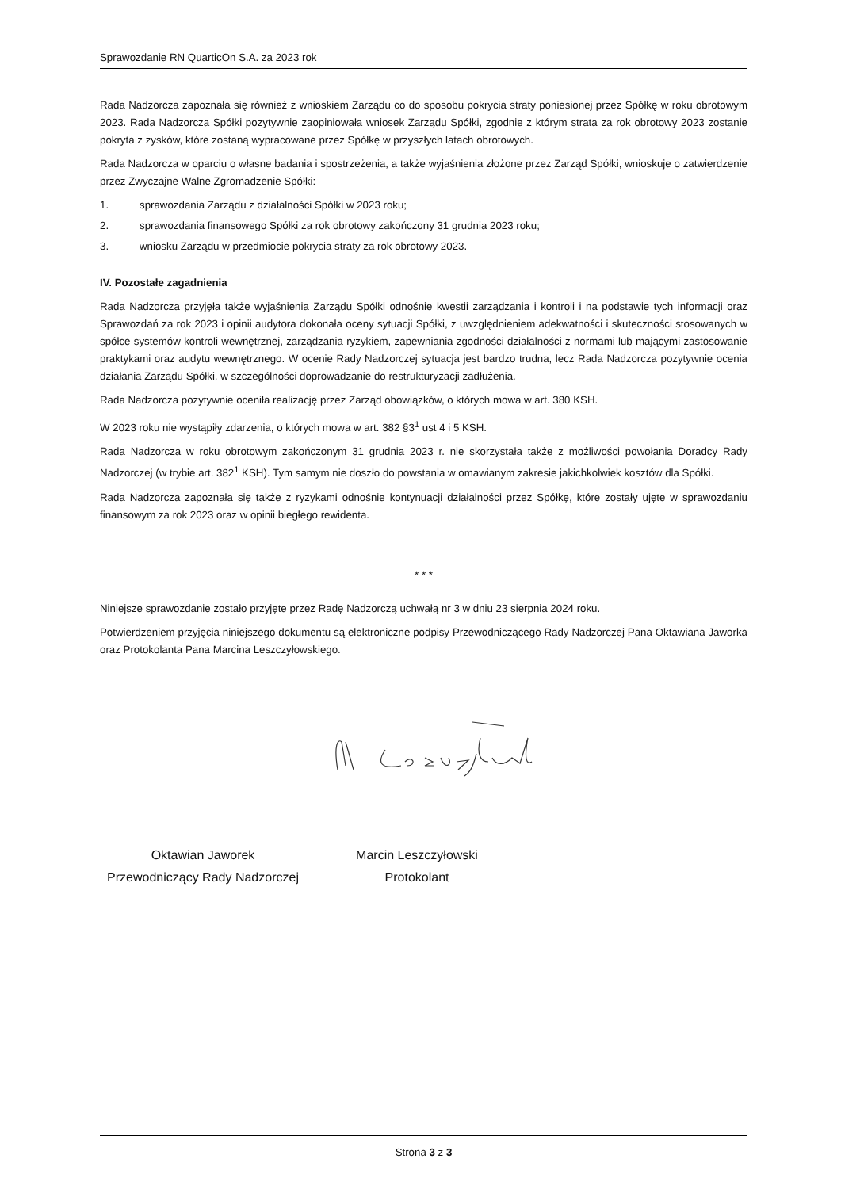Sprawozdanie RN QuarticOn S.A. za 2023 rok
Rada Nadzorcza zapoznała się również z wnioskiem Zarządu co do sposobu pokrycia straty poniesionej przez Spółkę w roku obrotowym 2023. Rada Nadzorcza Spółki pozytywnie zaopiniowała wniosek Zarządu Spółki, zgodnie z którym strata za rok obrotowy 2023 zostanie pokryta z zysków, które zostaną wypracowane przez Spółkę w przyszłych latach obrotowych.
Rada Nadzorcza w oparciu o własne badania i spostrzeżenia, a także wyjaśnienia złożone przez Zarząd Spółki, wnioskuje o zatwierdzenie przez Zwyczajne Walne Zgromadzenie Spółki:
1. sprawozdania Zarządu z działalności Spółki w 2023 roku;
2. sprawozdania finansowego Spółki za rok obrotowy zakończony 31 grudnia 2023 roku;
3. wniosku Zarządu w przedmiocie pokrycia straty za rok obrotowy 2023.
IV. Pozostałe zagadnienia
Rada Nadzorcza przyjęła także wyjaśnienia Zarządu Spółki odnośnie kwestii zarządzania i kontroli i na podstawie tych informacji oraz Sprawozdań za rok 2023 i opinii audytora dokonała oceny sytuacji Spółki, z uwzględnieniem adekwatności i skuteczności stosowanych w spółce systemów kontroli wewnętrznej, zarządzania ryzykiem, zapewniania zgodności działalności z normami lub mającymi zastosowanie praktykami oraz audytu wewnętrznego. W ocenie Rady Nadzorczej sytuacja jest bardzo trudna, lecz Rada Nadzorcza pozytywnie ocenia działania Zarządu Spółki, w szczególności doprowadzanie do restrukturyzacji zadłużenia.
Rada Nadzorcza pozytywnie oceniła realizację przez Zarząd obowiązków, o których mowa w art. 380 KSH.
W 2023 roku nie wystąpiły zdarzenia, o których mowa w art. 382 §3<sup>1</sup> ust 4 i 5 KSH.
Rada Nadzorcza w roku obrotowym zakończonym 31 grudnia 2023 r. nie skorzystała także z możliwości powołania Doradcy Rady Nadzorczej (w trybie art. 382<sup>1</sup> KSH). Tym samym nie doszło do powstania w omawianym zakresie jakichkolwiek kosztów dla Spółki.
Rada Nadzorcza zapoznała się także z ryzykami odnośnie kontynuacji działalności przez Spółkę, które zostały ujęte w sprawozdaniu finansowym za rok 2023 oraz w opinii biegłego rewidenta.
* * *
Niniejsze sprawozdanie zostało przyjęte przez Radę Nadzorczą uchwałą nr 3 w dniu 23 sierpnia 2024 roku.
Potwierdzeniem przyjęcia niniejszego dokumentu są elektroniczne podpisy Przewodniczącego Rady Nadzorczej Pana Oktawiana Jaworka oraz Protokolanta Pana Marcina Leszczyłowskiego.
Oktawian Jaworek
Przewodniczący Rady Nadzorczej
Marcin Leszczyłowski
Protokolant
Strona 3 z 3